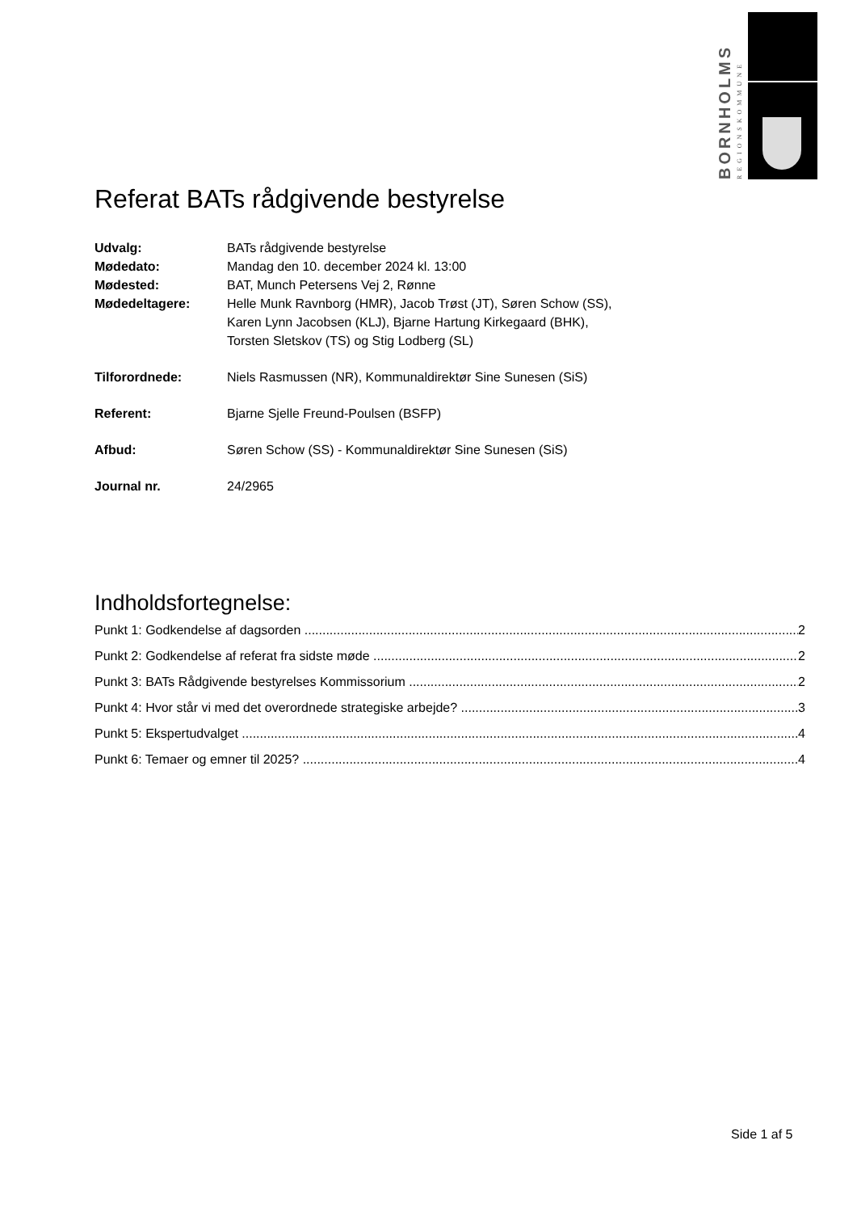BORNHOLMS
REGIONSKOMMUNE
Referat BATs rådgivende bestyrelse
Udvalg: BATs rådgivende bestyrelse
Mødedato: Mandag den 10. december 2024 kl. 13:00
Mødested: BAT, Munch Petersens Vej 2, Rønne
Mødedeltagere: Helle Munk Ravnborg (HMR), Jacob Trøst (JT), Søren Schow (SS),
Karen Lynn Jacobsen (KLJ), Bjarne Hartung Kirkegaard (BHK),
Torsten Sletskov (TS) og Stig Lodberg (SL)
Tilforordnede: Niels Rasmussen (NR), Kommunaldirektør Sine Sunesen (SiS)
Referent: Bjarne Sjelle Freund-Poulsen (BSFP)
Afbud: Søren Schow (SS) - Kommunaldirektør Sine Sunesen (SiS)
Journal nr. 24/2965
Indholdsfortegnelse:
Punkt 1: Godkendelse af dagsorden 2
Punkt 2: Godkendelse af referat fra sidste møde 2
Punkt 3: BATs Rådgivende bestyrelses Kommissorium 2
Punkt 4: Hvor står vi med det overordnede strategiske arbejde? 3
Punkt 5: Ekspertudvalget 4
Punkt 6: Temaer og emner til 2025? 4
Side 1 af 5